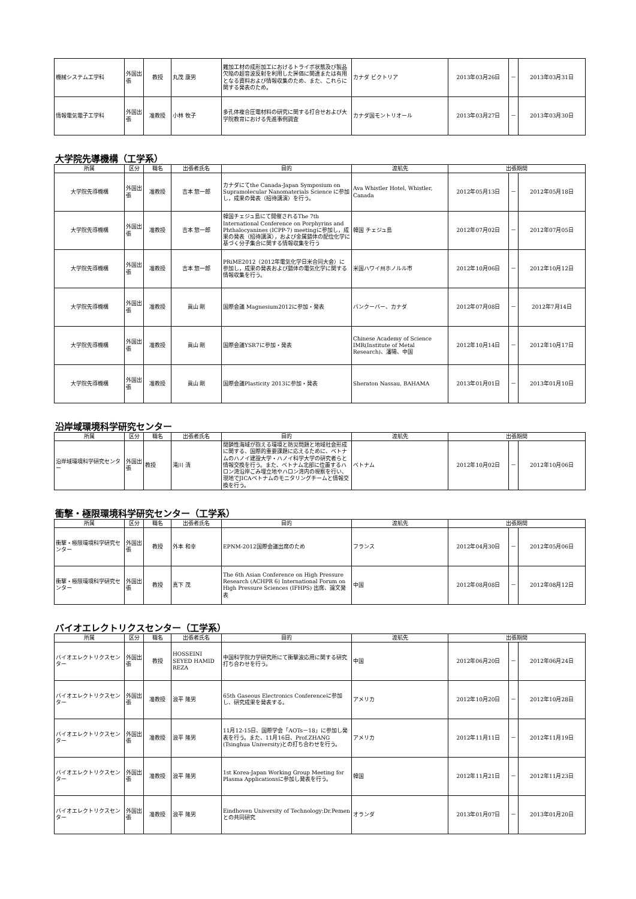| 機械システム工学科 | 外国出張 | 教授 | 丸茂 康男 | 難加工材の成形加工におけるトライボ状態及び製品欠陥の超音波反射を利用した評価に関連または有用となる資料および情報収集のため、また、これらに関する発表のため。 | カナダ ビクトリア | 2013年03月26日 | － | 2013年03月31日 |
| 情報電気電子工学科 | 外国出張 | 准教授 | 小林 牧子 | 多孔体複合圧電材料の研究に関する打合せおよび大学院教育における先進事例調査 | カナダ国モントリオール | 2013年03月27日 | － | 2013年03月30日 |
大学院先導機構（工学系）
| 所属 | 区分 | 職名 | 出張者氏名 | 目的 | 渡航先 | 出張期間 | | |
| --- | --- | --- | --- | --- | --- | --- | --- | --- |
| 大学院先導機構 | 外国出張 | 准教授 | 吉本 惣一郎 | カナダにてthe Canada-Japan Symposium on Supramolecular Nanomaterials Science に参加し，成果の発表（招待講演）を行う。 | Ava Whistler Hotel, Whistler, Canada | 2012年05月13日 | － | 2012年05月18日 |
| 大学院先導機構 | 外国出張 | 准教授 | 吉本 惣一郎 | 韓国チェジュ島にて開催されるThe 7th International Conference on Porphyrins and Phthalocyanines (ICPP-7) meetingに参加し，成果の発表（招待講演），および金属錯体の配位化学に基づく分子集合に関する情報収集を行う | 韓国 チェジュ島 | 2012年07月02日 | － | 2012年07月05日 |
| 大学院先導機構 | 外国出張 | 准教授 | 吉本 惣一郎 | PRiME2012（2012年電気化学日米合同大会）に参加し，成果の発表および錯体の電気化学に関する情報収集を行う。 | 米国ハワイ州ホノルル市 | 2012年10月06日 | － | 2012年10月12日 |
| 大学院先導機構 | 外国出張 | 准教授 | 眞山 剛 | 国際会議 Magnesium2012に参加・発表 | バンクーバー、カナダ | 2012年07月08日 | － | 2012年7月14日 |
| 大学院先導機構 | 外国出張 | 准教授 | 眞山 剛 | 国際会議YSR7に参加・発表 | Chinese Academy of Science IMR(Institute of Metal Research)、瀋陽、中国 | 2012年10月14日 | － | 2012年10月17日 |
| 大学院先導機構 | 外国出張 | 准教授 | 眞山 剛 | 国際会議Plasticity 2013に参加・発表 | Sheraton Nassau, BAHAMA | 2013年01月01日 | － | 2013年01月10日 |
沿岸域環境科学研究センター
| 所属 | 区分 | 職名 | 出張者氏名 | 目的 | 渡航先 | 出張期間 | | |
| --- | --- | --- | --- | --- | --- | --- | --- | --- |
| 沿岸域環境科学研究センター | 外国出張 | 教授 | 滝川 清 | 閉鎖性海域が抱える環境と防災問題と地域社会形成に関する、国際的重要課題に応えるために、ベトナムのハノイ建設大学・ハノイ科学大学の研究者らと情報交換を行う。また、ベトナム北部に位置するハロン湾沿岸ごみ埋立地やハロン湾内の視察を行い、現地でJICAベトナムのモニタリングチームと情報交換を行う。 | ベトナム | 2012年10月02日 | － | 2012年10月06日 |
衝撃・極限環境科学研究センター（工学系）
| 所属 | 区分 | 職名 | 出張者氏名 | 目的 | 渡航先 | 出張期間 | | |
| --- | --- | --- | --- | --- | --- | --- | --- | --- |
| 衝撃・極限環境科学研究センター | 外国出張 | 教授 | 外本 和幸 | EPNM-2012国際会議出席のため | フランス | 2012年04月30日 | － | 2012年05月06日 |
| 衝撃・極限環境科学研究センター | 外国出張 | 教授 | 真下 茂 | The 6th Asian Conference on High Pressure Research (ACHPR 6) International Forum on High Pressure Sciences (IFHPS) 出席、論文発表 | 中国 | 2012年08月08日 | － | 2012年08月12日 |
バイオエレクトリクスセンター（工学系）
| 所属 | 区分 | 職名 | 出張者氏名 | 目的 | 渡航先 | 出張期間 | | |
| --- | --- | --- | --- | --- | --- | --- | --- | --- |
| バイオエレクトリクスセンター | 外国出張 | 教授 | HOSSEINI SEYED HAMID REZA | 中国科学院力学研究所にて衝撃波応用に関する研究打ち合わせを行う。 | 中国 | 2012年06月20日 | － | 2012年06月24日 |
| バイオエレクトリクスセンター | 外国出張 | 准教授 | 浪平 隆男 | 65th Gaseous Electronics Conferenceに参加し、研究成果を発表する。 | アメリカ | 2012年10月20日 | － | 2012年10月28日 |
| バイオエレクトリクスセンター | 外国出張 | 准教授 | 浪平 隆男 | 11月12-15日、国際学会「AOTs－18」に参加し発表を行う。また、11月16日、Prof.ZHANG (Tsinghua University)との打ち合わせを行う。 | アメリカ | 2012年11月11日 | － | 2012年11月19日 |
| バイオエレクトリクスセンター | 外国出張 | 准教授 | 浪平 隆男 | 1st Korea-Japan Working Group Meeting for Plasma Applicationsに参加し発表を行う。 | 韓国 | 2012年11月21日 | － | 2012年11月23日 |
| バイオエレクトリクスセンター | 外国出張 | 准教授 | 浪平 隆男 | Eindhoven University of Technology:Dr.Pemenとの共同研究 | オランダ | 2013年01月07日 | － | 2013年01月20日 |